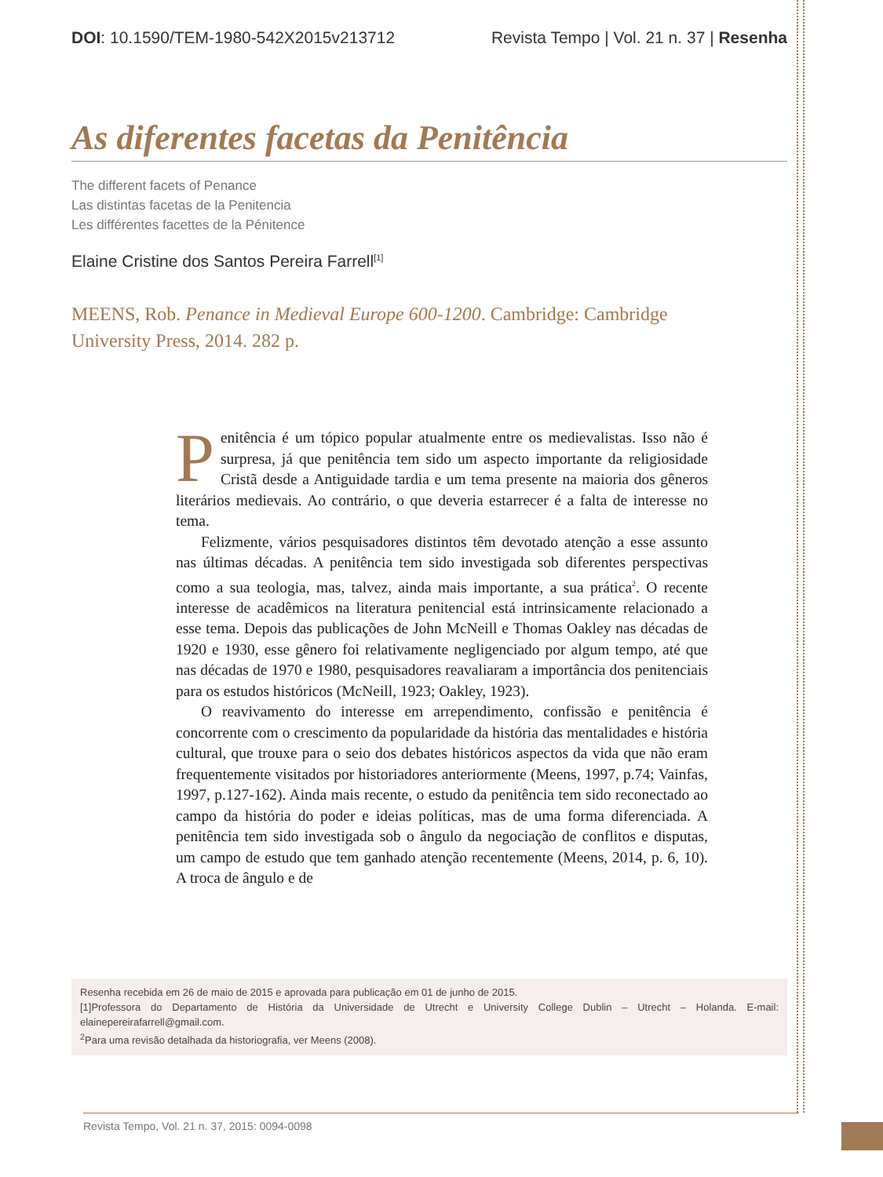DOI: 10.1590/TEM-1980-542X2015v213712 Revista Tempo | Vol. 21 n. 37 | Resenha
As diferentes facetas da Penitência
The different facets of Penance
Las distintas facetas de la Penitencia
Les différentes facettes de la Pénitence
Elaine Cristine dos Santos Pereira Farrell<sup>[1]</sup>
MEENS, Rob. Penance in Medieval Europe 600-1200. Cambridge: Cambridge University Press, 2014. 282 p.
Penitência é um tópico popular atualmente entre os medievalistas. Isso não é surpresa, já que penitência tem sido um aspecto importante da religiosidade Cristã desde a Antiguidade tardia e um tema presente na maioria dos gêneros literários medievais. Ao contrário, o que deveria estarrecer é a falta de interesse no tema.
Felizmente, vários pesquisadores distintos têm devotado atenção a esse assunto nas últimas décadas. A penitência tem sido investigada sob diferentes perspectivas como a sua teologia, mas, talvez, ainda mais importante, a sua prática<sup>2</sup>. O recente interesse de acadêmicos na literatura penitencial está intrinsicamente relacionado a esse tema. Depois das publicações de John McNeill e Thomas Oakley nas décadas de 1920 e 1930, esse gênero foi relativamente negligenciado por algum tempo, até que nas décadas de 1970 e 1980, pesquisadores reavaliaram a importância dos penitenciais para os estudos históricos (McNeill, 1923; Oakley, 1923).
O reavivamento do interesse em arrependimento, confissão e penitência é concorrente com o crescimento da popularidade da história das mentalidades e história cultural, que trouxe para o seio dos debates históricos aspectos da vida que não eram frequentemente visitados por historiadores anteriormente (Meens, 1997, p.74; Vainfas, 1997, p.127-162). Ainda mais recente, o estudo da penitência tem sido reconectado ao campo da história do poder e ideias políticas, mas de uma forma diferenciada. A penitência tem sido investigada sob o ângulo da negociação de conflitos e disputas, um campo de estudo que tem ganhado atenção recentemente (Meens, 2014, p. 6, 10). A troca de ângulo e de
Resenha recebida em 26 de maio de 2015 e aprovada para publicação em 01 de junho de 2015.
[1]Professora do Departamento de História da Universidade de Utrecht e University College Dublin – Utrecht – Holanda. E-mail: elainepereirafarrell@gmail.com.
<sup>2</sup> Para uma revisão detalhada da historiografia, ver Meens (2008).
Revista Tempo, Vol. 21 n. 37, 2015: 0094-0098